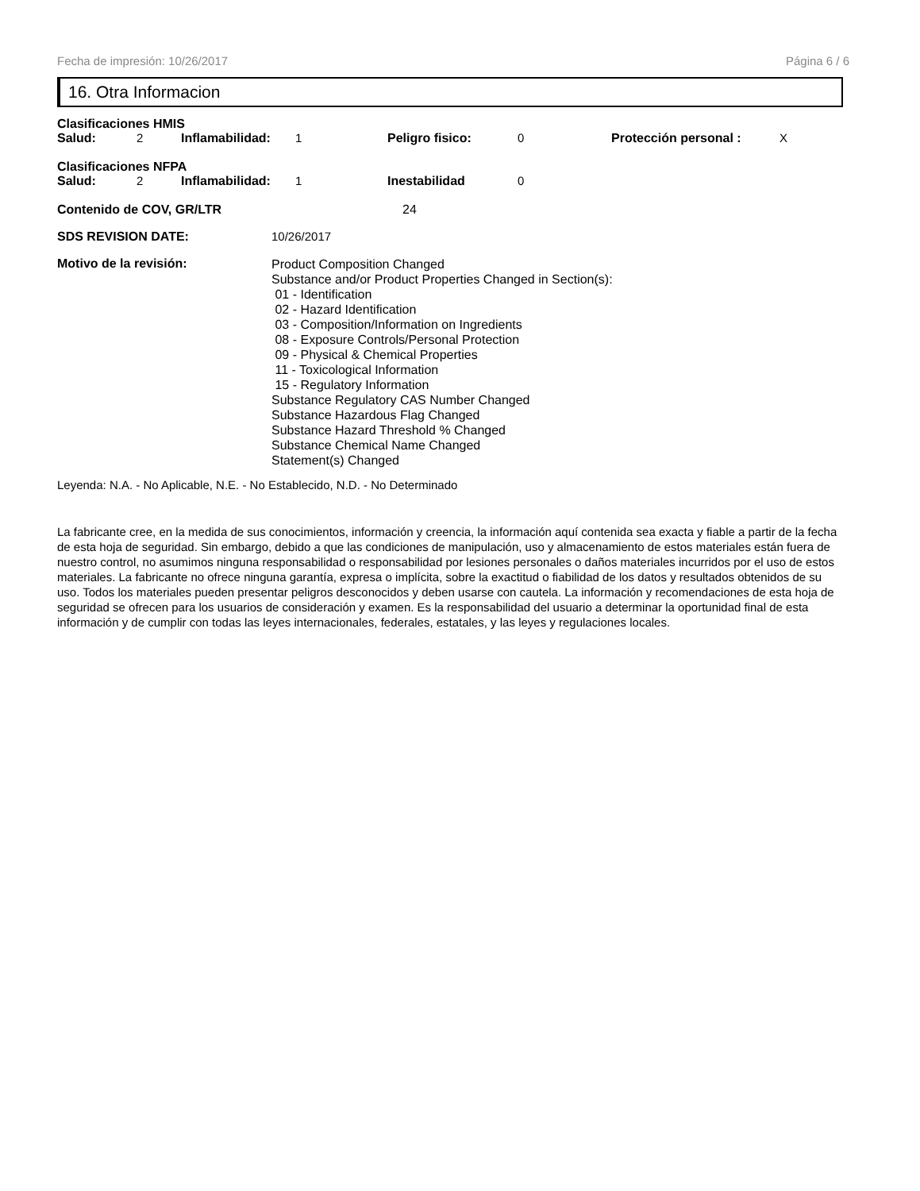Fecha de impresión: 10/26/2017 Página 6 / 6
16. Otra Informacion
Clasificaciones HMIS
Salud: 2 Inflamabilidad: 1 Peligro fisico: 0 Protección personal : X
Clasificaciones NFPA
Salud: 2 Inflamabilidad: 1 Inestabilidad 0
Contenido de COV, GR/LTR 24
SDS REVISION DATE: 10/26/2017
Motivo de la revisión:
Product Composition Changed
Substance and/or Product Properties Changed in Section(s):
01 - Identification
02 - Hazard Identification
03 - Composition/Information on Ingredients
08 - Exposure Controls/Personal Protection
09 - Physical & Chemical Properties
11 - Toxicological Information
15 - Regulatory Information
Substance Regulatory CAS Number Changed
Substance Hazardous Flag Changed
Substance Hazard Threshold % Changed
Substance Chemical Name Changed
Statement(s) Changed
Leyenda: N.A. - No Aplicable, N.E. - No Establecido, N.D. - No Determinado
La fabricante cree, en la medida de sus conocimientos, información y creencia, la información aquí contenida sea exacta y fiable a partir de la fecha de esta hoja de seguridad. Sin embargo, debido a que las condiciones de manipulación, uso y almacenamiento de estos materiales están fuera de nuestro control, no asumimos ninguna responsabilidad o responsabilidad por lesiones personales o daños materiales incurridos por el uso de estos materiales. La fabricante no ofrece ninguna garantía, expresa o implícita, sobre la exactitud o fiabilidad de los datos y resultados obtenidos de su uso. Todos los materiales pueden presentar peligros desconocidos y deben usarse con cautela. La información y recomendaciones de esta hoja de seguridad se ofrecen para los usuarios de consideración y examen. Es la responsabilidad del usuario a determinar la oportunidad final de esta información y de cumplir con todas las leyes internacionales, federales, estatales, y las leyes y regulaciones locales.